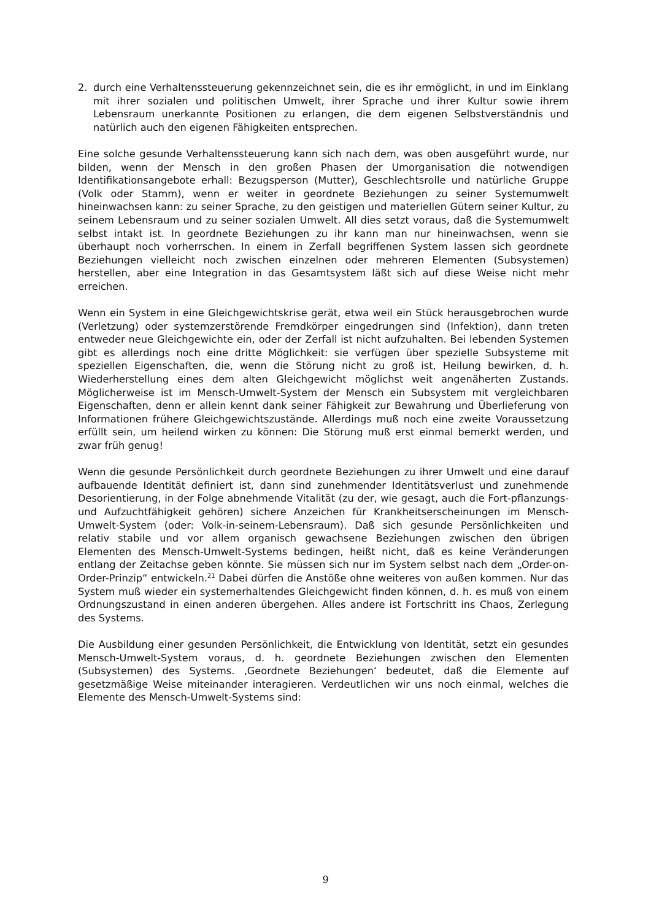2. durch eine Verhaltenssteuerung gekennzeichnet sein, die es ihr ermöglicht, in und im Einklang mit ihrer sozialen und politischen Umwelt, ihrer Sprache und ihrer Kultur sowie ihrem Lebensraum unerkannte Positionen zu erlangen, die dem eigenen Selbstverständnis und natürlich auch den eigenen Fähigkeiten entsprechen.
Eine solche gesunde Verhaltenssteuerung kann sich nach dem, was oben ausgeführt wurde, nur bilden, wenn der Mensch in den großen Phasen der Umorganisation die notwendigen Identifikationsangebote erhall: Bezugsperson (Mutter), Geschlechtsrolle und natürliche Gruppe (Volk oder Stamm), wenn er weiter in geordnete Beziehungen zu seiner Systemumwelt hineinwachsen kann: zu seiner Sprache, zu den geistigen und materiellen Gütern seiner Kultur, zu seinem Lebensraum und zu seiner sozialen Umwelt. All dies setzt voraus, daß die Systemumwelt selbst intakt ist. In geordnete Beziehungen zu ihr kann man nur hineinwachsen, wenn sie überhaupt noch vorherrschen. In einem in Zerfall begriffenen System lassen sich geordnete Beziehungen vielleicht noch zwischen einzelnen oder mehreren Elementen (Subsystemen) herstellen, aber eine Integration in das Gesamtsystem läßt sich auf diese Weise nicht mehr erreichen.
Wenn ein System in eine Gleichgewichtskrise gerät, etwa weil ein Stück herausgebrochen wurde (Verletzung) oder systemzerstörende Fremdkörper eingedrungen sind (Infektion), dann treten entweder neue Gleichgewichte ein, oder der Zerfall ist nicht aufzuhalten. Bei lebenden Systemen gibt es allerdings noch eine dritte Möglichkeit: sie verfügen über spezielle Subsysteme mit speziellen Eigenschaften, die, wenn die Störung nicht zu groß ist, Heilung bewirken, d. h. Wiederherstellung eines dem alten Gleichgewicht möglichst weit angenäherten Zustands. Möglicherweise ist im Mensch-Umwelt-System der Mensch ein Subsystem mit vergleichbaren Eigenschaften, denn er allein kennt dank seiner Fähigkeit zur Bewahrung und Überlieferung von Informationen frühere Gleichgewichtszustände. Allerdings muß noch eine zweite Voraussetzung erfüllt sein, um heilend wirken zu können: Die Störung muß erst einmal bemerkt werden, und zwar früh genug!
Wenn die gesunde Persönlichkeit durch geordnete Beziehungen zu ihrer Umwelt und eine darauf aufbauende Identität definiert ist, dann sind zunehmender Identitätsverlust und zunehmende Desorientierung, in der Folge abnehmende Vitalität (zu der, wie gesagt, auch die Fort-pflanzungs- und Aufzuchtfähigkeit gehören) sichere Anzeichen für Krankheitserscheinungen im Mensch-Umwelt-System (oder: Volk-in-seinem-Lebensraum). Daß sich gesunde Persönlichkeiten und relativ stabile und vor allem organisch gewachsene Beziehungen zwischen den übrigen Elementen des Mensch-Umwelt-Systems bedingen, heißt nicht, daß es keine Veränderungen entlang der Zeitachse geben könnte. Sie müssen sich nur im System selbst nach dem „Order-on-Order-Prinzip“ entwickeln.<sup>21</sup> Dabei dürfen die Anstöße ohne weiteres von außen kommen. Nur das System muß wieder ein systemerhaltendes Gleichgewicht finden können, d. h. es muß von einem Ordnungszustand in einen anderen übergehen. Alles andere ist Fortschritt ins Chaos, Zerlegung des Systems.
Die Ausbildung einer gesunden Persönlichkeit, die Entwicklung von Identität, setzt ein gesundes Mensch-Umwelt-System voraus, d. h. geordnete Beziehungen zwischen den Elementen (Subsystemen) des Systems. ‚Geordnete Beziehungen‘ bedeutet, daß die Elemente auf gesetzmäßige Weise miteinander interagieren. Verdeutlichen wir uns noch einmal, welches die Elemente des Mensch-Umwelt-Systems sind:
9